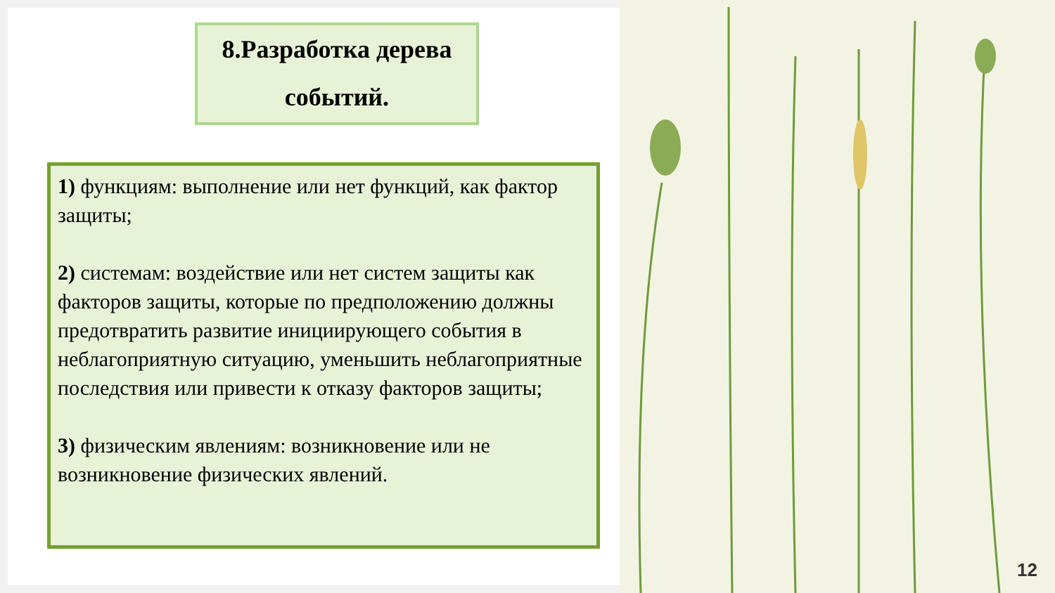12
8.Разработка дерева
событий.
1) функциям: выполнение или нет функций, как фактор защиты;
2) системам: воздействие или нет систем защиты как факторов защиты, которые по предположению должны предотвратить развитие инициирующего события в неблагоприятную ситуацию, уменьшить неблагоприятные последствия или привести к отказу факторов защиты;
3) физическим явлениям: возникновение или не возникновение физических явлений.